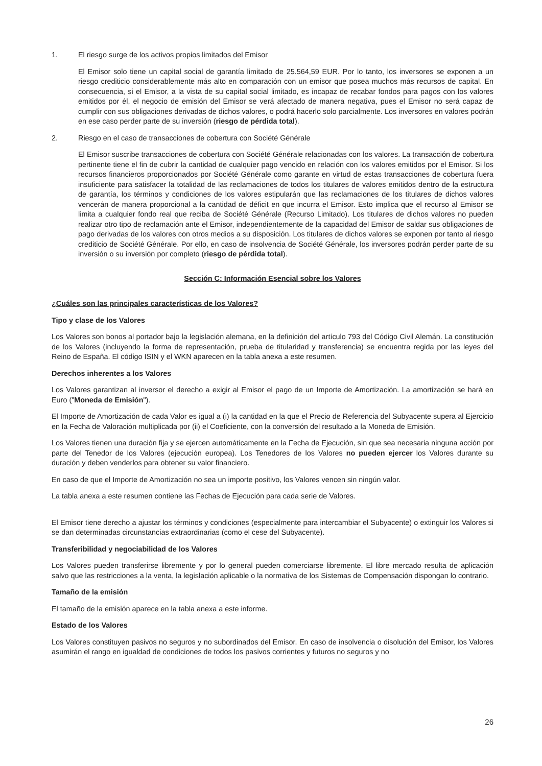1. El riesgo surge de los activos propios limitados del Emisor
El Emisor solo tiene un capital social de garantía limitado de 25.564,59 EUR. Por lo tanto, los inversores se exponen a un riesgo crediticio considerablemente más alto en comparación con un emisor que posea muchos más recursos de capital. En consecuencia, si el Emisor, a la vista de su capital social limitado, es incapaz de recabar fondos para pagos con los valores emitidos por él, el negocio de emisión del Emisor se verá afectado de manera negativa, pues el Emisor no será capaz de cumplir con sus obligaciones derivadas de dichos valores, o podrá hacerlo solo parcialmente. Los inversores en valores podrán en ese caso perder parte de su inversión (riesgo de pérdida total).
2. Riesgo en el caso de transacciones de cobertura con Société Générale
El Emisor suscribe transacciones de cobertura con Société Générale relacionadas con los valores. La transacción de cobertura pertinente tiene el fin de cubrir la cantidad de cualquier pago vencido en relación con los valores emitidos por el Emisor. Si los recursos financieros proporcionados por Société Générale como garante en virtud de estas transacciones de cobertura fuera insuficiente para satisfacer la totalidad de las reclamaciones de todos los titulares de valores emitidos dentro de la estructura de garantía, los términos y condiciones de los valores estipularán que las reclamaciones de los titulares de dichos valores vencerán de manera proporcional a la cantidad de déficit en que incurra el Emisor. Esto implica que el recurso al Emisor se limita a cualquier fondo real que reciba de Société Générale (Recurso Limitado). Los titulares de dichos valores no pueden realizar otro tipo de reclamación ante el Emisor, independientemente de la capacidad del Emisor de saldar sus obligaciones de pago derivadas de los valores con otros medios a su disposición. Los titulares de dichos valores se exponen por tanto al riesgo crediticio de Société Générale. Por ello, en caso de insolvencia de Société Générale, los inversores podrán perder parte de su inversión o su inversión por completo (riesgo de pérdida total).
Sección C: Información Esencial sobre los Valores
¿Cuáles son las principales características de los Valores?
Tipo y clase de los Valores
Los Valores son bonos al portador bajo la legislación alemana, en la definición del artículo 793 del Código Civil Alemán. La constitución de los Valores (incluyendo la forma de representación, prueba de titularidad y transferencia) se encuentra regida por las leyes del Reino de España. El código ISIN y el WKN aparecen en la tabla anexa a este resumen.
Derechos inherentes a los Valores
Los Valores garantizan al inversor el derecho a exigir al Emisor el pago de un Importe de Amortización. La amortización se hará en Euro ("Moneda de Emisión").
El Importe de Amortización de cada Valor es igual a (i) la cantidad en la que el Precio de Referencia del Subyacente supera al Ejercicio en la Fecha de Valoración multiplicada por (ii) el Coeficiente, con la conversión del resultado a la Moneda de Emisión.
Los Valores tienen una duración fija y se ejercen automáticamente en la Fecha de Ejecución, sin que sea necesaria ninguna acción por parte del Tenedor de los Valores (ejecución europea). Los Tenedores de los Valores no pueden ejercer los Valores durante su duración y deben venderlos para obtener su valor financiero.
En caso de que el Importe de Amortización no sea un importe positivo, los Valores vencen sin ningún valor.
La tabla anexa a este resumen contiene las Fechas de Ejecución para cada serie de Valores.
El Emisor tiene derecho a ajustar los términos y condiciones (especialmente para intercambiar el Subyacente) o extinguir los Valores si se dan determinadas circunstancias extraordinarias (como el cese del Subyacente).
Transferibilidad y negociabilidad de los Valores
Los Valores pueden transferirse libremente y por lo general pueden comerciarse libremente. El libre mercado resulta de aplicación salvo que las restricciones a la venta, la legislación aplicable o la normativa de los Sistemas de Compensación dispongan lo contrario.
Tamaño de la emisión
El tamaño de la emisión aparece en la tabla anexa a este informe.
Estado de los Valores
Los Valores constituyen pasivos no seguros y no subordinados del Emisor. En caso de insolvencia o disolución del Emisor, los Valores asumirán el rango en igualdad de condiciones de todos los pasivos corrientes y futuros no seguros y no
26